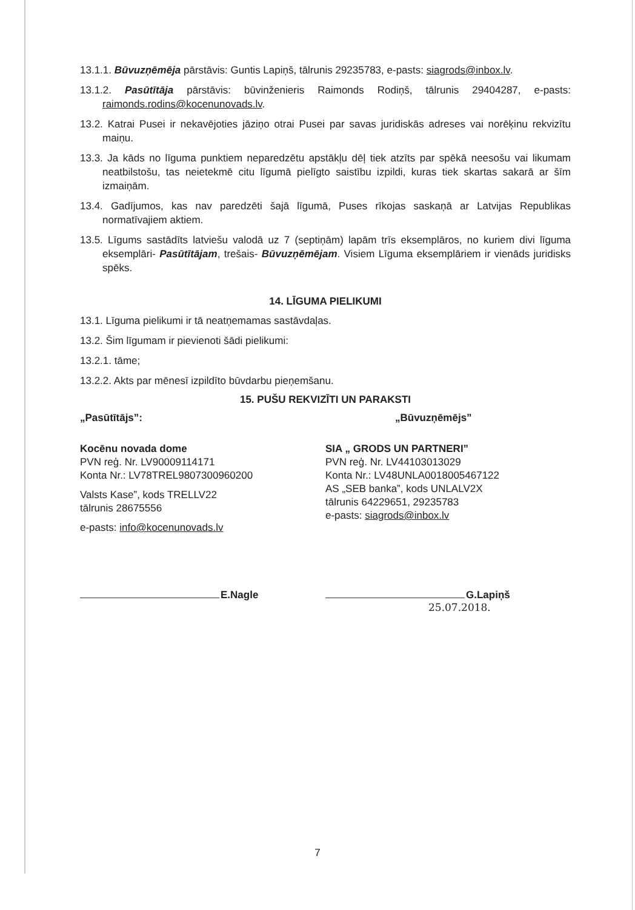13.1.1. Būvuzņēmēja pārstāvis: Guntis Lapiņš, tālrunis 29235783, e-pasts: siagrods@inbox.lv.
13.1.2. Pasūtītāja pārstāvis: būvinženieris Raimonds Rodiņš, tālrunis 29404287, e-pasts: raimonds.rodins@kocenunovads.lv.
13.2. Katrai Pusei ir nekavējoties jāziņo otrai Pusei par savas juridiskās adreses vai norēķinu rekvizītu maiņu.
13.3. Ja kāds no līguma punktiem neparedzētu apstākļu dēļ tiek atzīts par spēkā neesošu vai likumam neatbilstošu, tas neietekmē citu līgumā pielīgto saistību izpildi, kuras tiek skartas sakarā ar šīm izmaiņām.
13.4. Gadījumos, kas nav paredzēti šajā līgumā, Puses rīkojas saskaņā ar Latvijas Republikas normatīvajiem aktiem.
13.5. Līgums sastādīts latviešu valodā uz 7 (septiņām) lapām trīs eksemplāros, no kuriem divi līguma eksemplāri- Pasūtītājam, trešais- Būvuzņēmējam. Visiem Līguma eksemplāriem ir vienāds juridisks spēks.
14. LĪGUMA PIELIKUMI
13.1. Līguma pielikumi ir tā neatņemamas sastāvdaļas.
13.2. Šim līgumam ir pievienoti šādi pielikumi:
13.2.1. tāme;
13.2.2. Akts par mēnesī izpildīto būvdarbu pieņemšanu.
15. PUŠU REKVIZĪTI UN PARAKSTI
„Pasūtītājs”: „Būvuzņēmējs”
Kocēnu novada dome
PVN reģ. Nr. LV90009114171
Konta Nr.: LV78TREL9807300960200
Valsts Kase”, kods TRELLV22
tālrunis 28675556
e-pasts: info@kocenunovads.lv
SIA „ GRODS UN PARTNERI”
PVN reģ. Nr. LV44103013029
Konta Nr.: LV48UNLA0018005467122
AS „SEB banka”, kods UNLALV2X
tālrunis 64229651, 29235783
e-pasts: siagrods@inbox.lv
E.Nagle G.Lapiņš
25.07.2018.
7